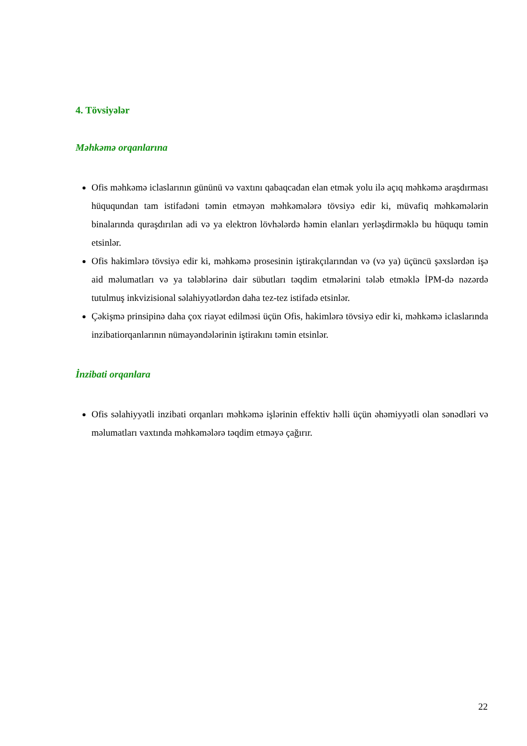4. Tövsiyələr
Məhkəmə orqanlarına
Ofis məhkəmə iclaslarının gününü və vaxtını qabaqcadan elan etmək yolu ilə açıq məhkəmə araşdırması hüququndan tam istifadəni təmin etməyən məhkəmələrə tövsiyə edir ki, müvafiq məhkəmələrin binalarında quraşdırılan adi və ya elektron lövhələrdə həmin elanları yerləşdirməklə bu hüququ təmin etsinlər.
Ofis hakimlərə tövsiyə edir ki, məhkəmə prosesinin iştirakçılarından və (və ya) üçüncü şəxslərdən işə aid məlumatları və ya tələblərinə dair sübutları təqdim etmələrini tələb etməklə İPM-də nəzərdə tutulmuş inkvizisional səlahiyyətlərdən daha tez-tez istifadə etsinlər.
Çəkişmə prinsipinə daha çox riayət edilməsi üçün Ofis, hakimlərə tövsiyə edir ki, məhkəmə iclaslarında inzibatiorqanlarının nümayəndələrinin iştirakını təmin etsinlər.
İnzibati orqanlara
Ofis səlahiyyətli inzibati orqanları məhkəmə işlərinin effektiv həlli üçün əhəmiyyətli olan sənədləri və məlumatları vaxtında məhkəmələrə təqdim etməyə çağırır.
22